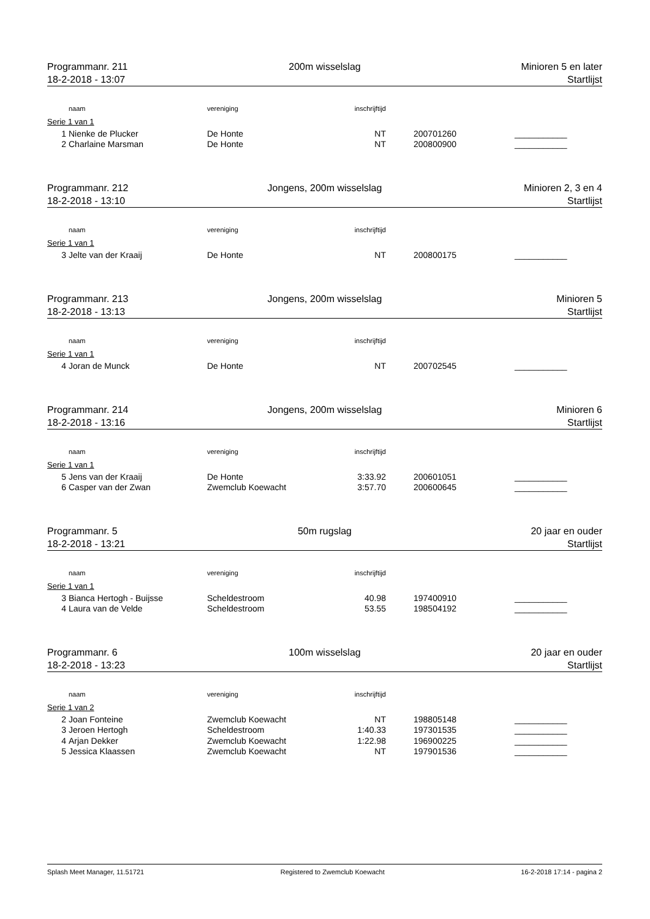Programmanr. 211 200m wisselslag Minioren 5 en later
18-2-2018 - 13:07 Startlijst
| | naam | vereniging | inschrijftijd | | | |
| --- | --- | --- | --- | --- | --- | --- |
| Serie 1 van 1 | | | | | | |
| 1 | Nienke de Plucker | De Honte | NT | | 200701260 | ___________ |
| 2 | Charlaine Marsman | De Honte | NT | | 200800900 | ___________ |
Programmanr. 212 Jongens, 200m wisselslag Minioren 2, 3 en 4
18-2-2018 - 13:10 Startlijst
| | naam | vereniging | inschrijftijd | | | |
| --- | --- | --- | --- | --- | --- | --- |
| Serie 1 van 1 | | | | | | |
| 3 | Jelte van der Kraaij | De Honte | NT | | 200800175 | ___________ |
Programmanr. 213 Jongens, 200m wisselslag Minioren 5
18-2-2018 - 13:13 Startlijst
| | naam | vereniging | inschrijftijd | | | |
| --- | --- | --- | --- | --- | --- | --- |
| Serie 1 van 1 | | | | | | |
| 4 | Joran de Munck | De Honte | NT | | 200702545 | ___________ |
Programmanr. 214 Jongens, 200m wisselslag Minioren 6
18-2-2018 - 13:16 Startlijst
| | naam | vereniging | inschrijftijd | | | |
| --- | --- | --- | --- | --- | --- | --- |
| Serie 1 van 1 | | | | | | |
| 5 | Jens van der Kraaij | De Honte | 3:33.92 | | 200601051 | ___________ |
| 6 | Casper van der Zwan | Zwemclub Koewacht | 3:57.70 | | 200600645 | ___________ |
Programmanr. 5 50m rugslag 20 jaar en ouder
18-2-2018 - 13:21 Startlijst
| | naam | vereniging | inschrijftijd | | | |
| --- | --- | --- | --- | --- | --- | --- |
| Serie 1 van 1 | | | | | | |
| 3 | Bianca Hertogh - Buijsse | Scheldestroom | 40.98 | | 197400910 | ___________ |
| 4 | Laura van de Velde | Scheldestroom | 53.55 | | 198504192 | ___________ |
Programmanr. 6 100m wisselslag 20 jaar en ouder
18-2-2018 - 13:23 Startlijst
| | naam | vereniging | inschrijftijd | | | |
| --- | --- | --- | --- | --- | --- | --- |
| Serie 1 van 2 | | | | | | |
| 2 | Joan Fonteine | Zwemclub Koewacht | NT | | 198805148 | ___________ |
| 3 | Jeroen Hertogh | Scheldestroom | 1:40.33 | | 197301535 | ___________ |
| 4 | Arjan Dekker | Zwemclub Koewacht | 1:22.98 | | 196900225 | ___________ |
| 5 | Jessica Klaassen | Zwemclub Koewacht | NT | | 197901536 | ___________ |
Splash Meet Manager, 11.51721 Registered to Zwemclub Koewacht 16-2-2018 17:14 - pagina 2